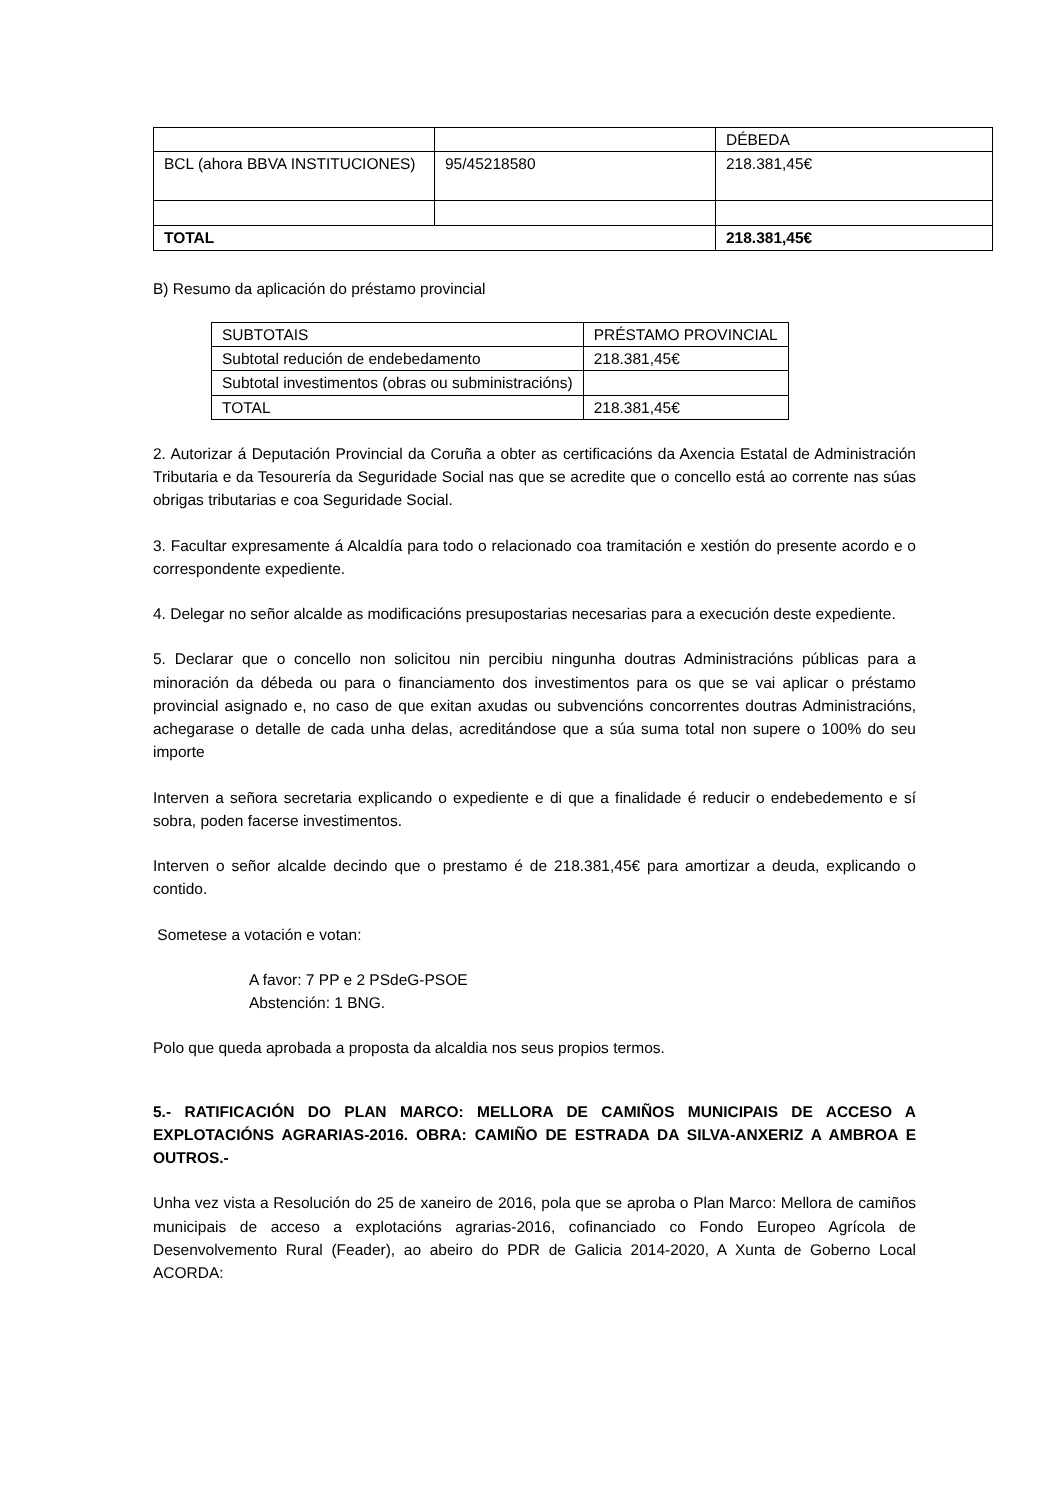| | | DÉBEDA |
| BCL (ahora BBVA INSTITUCIONES) | 95/45218580 | 218.381,45€ |
| TOTAL | | 218.381,45€ |
B) Resumo da aplicación do préstamo provincial
| SUBTOTAIS | PRÉSTAMO PROVINCIAL |
| Subtotal redución de endebedamento | 218.381,45€ |
| Subtotal investimentos (obras ou subministracións) | |
| TOTAL | 218.381,45€ |
2. Autorizar á Deputación Provincial da Coruña a obter as certificacións da Axencia Estatal de Administración Tributaria e da Tesourería da Seguridade Social nas que se acredite que o concello está ao corrente nas súas obrigas tributarias e coa Seguridade Social.
3. Facultar expresamente á Alcaldía para todo o relacionado coa tramitación e xestión do presente acordo e o correspondente expediente.
4. Delegar no señor alcalde as modificacións presupostarias necesarias para a execución deste expediente.
5. Declarar que o concello non solicitou nin percibiu ningunha doutras Administracións públicas para a minoración da débeda ou para o financiamento dos investimentos para os que se vai aplicar o préstamo provincial asignado e, no caso de que exitan axudas ou subvencións concorrentes doutras Administracións, achegarase o detalle de cada unha delas, acreditándose que a súa suma total non supere o 100% do seu importe
Interven a señora secretaria explicando o expediente e di que a finalidade é reducir o endebedemento e sí sobra, poden facerse investimentos.
Interven o señor alcalde decindo que o prestamo é de 218.381,45€ para amortizar a deuda, explicando o contido.
Sometese a votación e votan:
A favor: 7 PP e 2 PSdeG-PSOE
Abstención: 1 BNG.
Polo que queda aprobada a proposta da alcaldia nos seus propios termos.
5.- RATIFICACIÓN DO PLAN MARCO: MELLORA DE CAMIÑOS MUNICIPAIS DE ACCESO A EXPLOTACIÓNS AGRARIAS-2016. OBRA: CAMIÑO DE ESTRADA DA SILVA-ANXERIZ A AMBROA E OUTROS.-
Unha vez vista a Resolución do 25 de xaneiro de 2016, pola que se aproba o Plan Marco: Mellora de camiños municipais de acceso a explotacións agrarias-2016, cofinanciado co Fondo Europeo Agrícola de Desenvolvemento Rural (Feader), ao abeiro do PDR de Galicia 2014-2020, A Xunta de Goberno Local ACORDA: